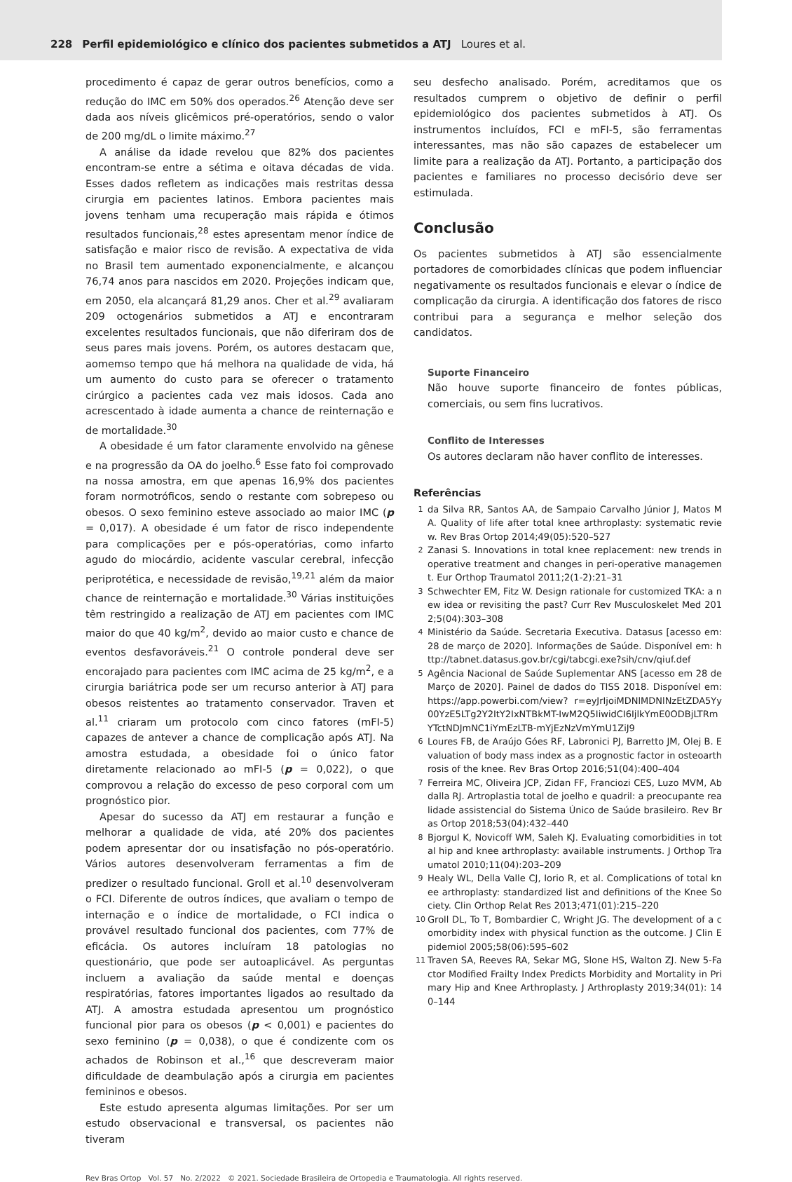228 Perfil epidemiológico e clínico dos pacientes submetidos a ATJ Loures et al.
procedimento é capaz de gerar outros benefícios, como a redução do IMC em 50% dos operados.<sup>26</sup> Atenção deve ser dada aos níveis glicêmicos pré-operatórios, sendo o valor de 200 mg/dL o limite máximo.<sup>27</sup>
A análise da idade revelou que 82% dos pacientes encontram-se entre a sétima e oitava décadas de vida. Esses dados refletem as indicações mais restritas dessa cirurgia em pacientes latinos. Embora pacientes mais jovens tenham uma recuperação mais rápida e ótimos resultados funcionais,<sup>28</sup> estes apresentam menor índice de satisfação e maior risco de revisão. A expectativa de vida no Brasil tem aumentado exponencialmente, e alcançou 76,74 anos para nascidos em 2020. Projeções indicam que, em 2050, ela alcançará 81,29 anos. Cher et al.<sup>29</sup> avaliaram 209 octogenários submetidos a ATJ e encontraram excelentes resultados funcionais, que não diferiram dos de seus pares mais jovens. Porém, os autores destacam que, aomemso tempo que há melhora na qualidade de vida, há um aumento do custo para se oferecer o tratamento cirúrgico a pacientes cada vez mais idosos. Cada ano acrescentado à idade aumenta a chance de reinternação e de mortalidade.<sup>30</sup>
A obesidade é um fator claramente envolvido na gênese e na progressão da OA do joelho.<sup>6</sup> Esse fato foi comprovado na nossa amostra, em que apenas 16,9% dos pacientes foram normotróficos, sendo o restante com sobrepeso ou obesos. O sexo feminino esteve associado ao maior IMC (p = 0,017). A obesidade é um fator de risco independente para complicações per e pós-operatórias, como infarto agudo do miocárdio, acidente vascular cerebral, infecção periprotética, e necessidade de revisão,<sup>19,21</sup> além da maior chance de reinternação e mortalidade.<sup>30</sup> Várias instituições têm restringido a realização de ATJ em pacientes com IMC maior do que 40 kg/m<sup>2</sup>, devido ao maior custo e chance de eventos desfavoráveis.<sup>21</sup> O controle ponderal deve ser encorajado para pacientes com IMC acima de 25 kg/m<sup>2</sup>, e a cirurgia bariátrica pode ser um recurso anterior à ATJ para obesos reistentes ao tratamento conservador. Traven et al.<sup>11</sup> criaram um protocolo com cinco fatores (mFI-5) capazes de antever a chance de complicação após ATJ. Na amostra estudada, a obesidade foi o único fator diretamente relacionado ao mFI-5 (p = 0,022), o que comprovou a relação do excesso de peso corporal com um prognóstico pior.
Apesar do sucesso da ATJ em restaurar a função e melhorar a qualidade de vida, até 20% dos pacientes podem apresentar dor ou insatisfação no pós-operatório. Vários autores desenvolveram ferramentas a fim de predizer o resultado funcional. Groll et al.<sup>10</sup> desenvolveram o FCI. Diferente de outros índices, que avaliam o tempo de internação e o índice de mortalidade, o FCI indica o provável resultado funcional dos pacientes, com 77% de eficácia. Os autores incluíram 18 patologias no questionário, que pode ser autoaplicável. As perguntas incluem a avaliação da saúde mental e doenças respiratórias, fatores importantes ligados ao resultado da ATJ. A amostra estudada apresentou um prognóstico funcional pior para os obesos (p < 0,001) e pacientes do sexo feminino (p = 0,038), o que é condizente com os achados de Robinson et al.,<sup>16</sup> que descreveram maior dificuldade de deambulação após a cirurgia em pacientes femininos e obesos.
Este estudo apresenta algumas limitações. Por ser um estudo observacional e transversal, os pacientes não tiveram
seu desfecho analisado. Porém, acreditamos que os resultados cumprem o objetivo de definir o perfil epidemiológico dos pacientes submetidos à ATJ. Os instrumentos incluídos, FCI e mFI-5, são ferramentas interessantes, mas não são capazes de estabelecer um limite para a realização da ATJ. Portanto, a participação dos pacientes e familiares no processo decisório deve ser estimulada.
Conclusão
Os pacientes submetidos à ATJ são essencialmente portadores de comorbidades clínicas que podem influenciar negativamente os resultados funcionais e elevar o índice de complicação da cirurgia. A identificação dos fatores de risco contribui para a segurança e melhor seleção dos candidatos.
Suporte Financeiro
Não houve suporte financeiro de fontes públicas, comerciais, ou sem fins lucrativos.
Conflito de Interesses
Os autores declaram não haver conflito de interesses.
Referências
1 da Silva RR, Santos AA, de Sampaio Carvalho Júnior J, Matos MA. Quality of life after total knee arthroplasty: systematic review. Rev Bras Ortop 2014;49(05):520–527
2 Zanasi S. Innovations in total knee replacement: new trends in operative treatment and changes in peri-operative management. Eur Orthop Traumatol 2011;2(1-2):21–31
3 Schwechter EM, Fitz W. Design rationale for customized TKA: a new idea or revisiting the past? Curr Rev Musculoskelet Med 2012;5(04):303–308
4 Ministério da Saúde. Secretaria Executiva. Datasus [acesso em: 28 de março de 2020]. Informações de Saúde. Disponível em: http://tabnet.datasus.gov.br/cgi/tabcgi.exe?sih/cnv/qiuf.def
5 Agência Nacional de Saúde Suplementar ANS [acesso em 28 de Março de 2020]. Painel de dados do TISS 2018. Disponível em: https://app.powerbi.com/view? r=eyJrIjoiMDNlMDNlNzEtZDA5Yy00YzE5LTg2Y2ItY2IxNTBkMT-IwM2Q5IiwidCI6IjlkYmE0ODBjLTRmYTctNDJmNC1iYmEzLTB-mYjEzNzVmYmU1ZiJ9
6 Loures FB, de Araújo Góes RF, Labronici PJ, Barretto JM, Olej B. Evaluation of body mass index as a prognostic factor in osteoarthrosis of the knee. Rev Bras Ortop 2016;51(04):400–404
7 Ferreira MC, Oliveira JCP, Zidan FF, Franciozi CES, Luzo MVM, Abdalla RJ. Artroplastia total de joelho e quadril: a preocupante realidade assistencial do Sistema Único de Saúde brasileiro. Rev Bras Ortop 2018;53(04):432–440
8 Bjorgul K, Novicoff WM, Saleh KJ. Evaluating comorbidities in total hip and knee arthroplasty: available instruments. J Orthop Traumatol 2010;11(04):203–209
9 Healy WL, Della Valle CJ, Iorio R, et al. Complications of total knee arthroplasty: standardized list and definitions of the Knee Society. Clin Orthop Relat Res 2013;471(01):215–220
10 Groll DL, To T, Bombardier C, Wright JG. The development of a comorbidity index with physical function as the outcome. J Clin Epidemiol 2005;58(06):595–602
11 Traven SA, Reeves RA, Sekar MG, Slone HS, Walton ZJ. New 5-Factor Modified Frailty Index Predicts Morbidity and Mortality in Primary Hip and Knee Arthroplasty. J Arthroplasty 2019;34(01): 140–144
Rev Bras Ortop Vol. 57 No. 2/2022 © 2021. Sociedade Brasileira de Ortopedia e Traumatologia. All rights reserved.